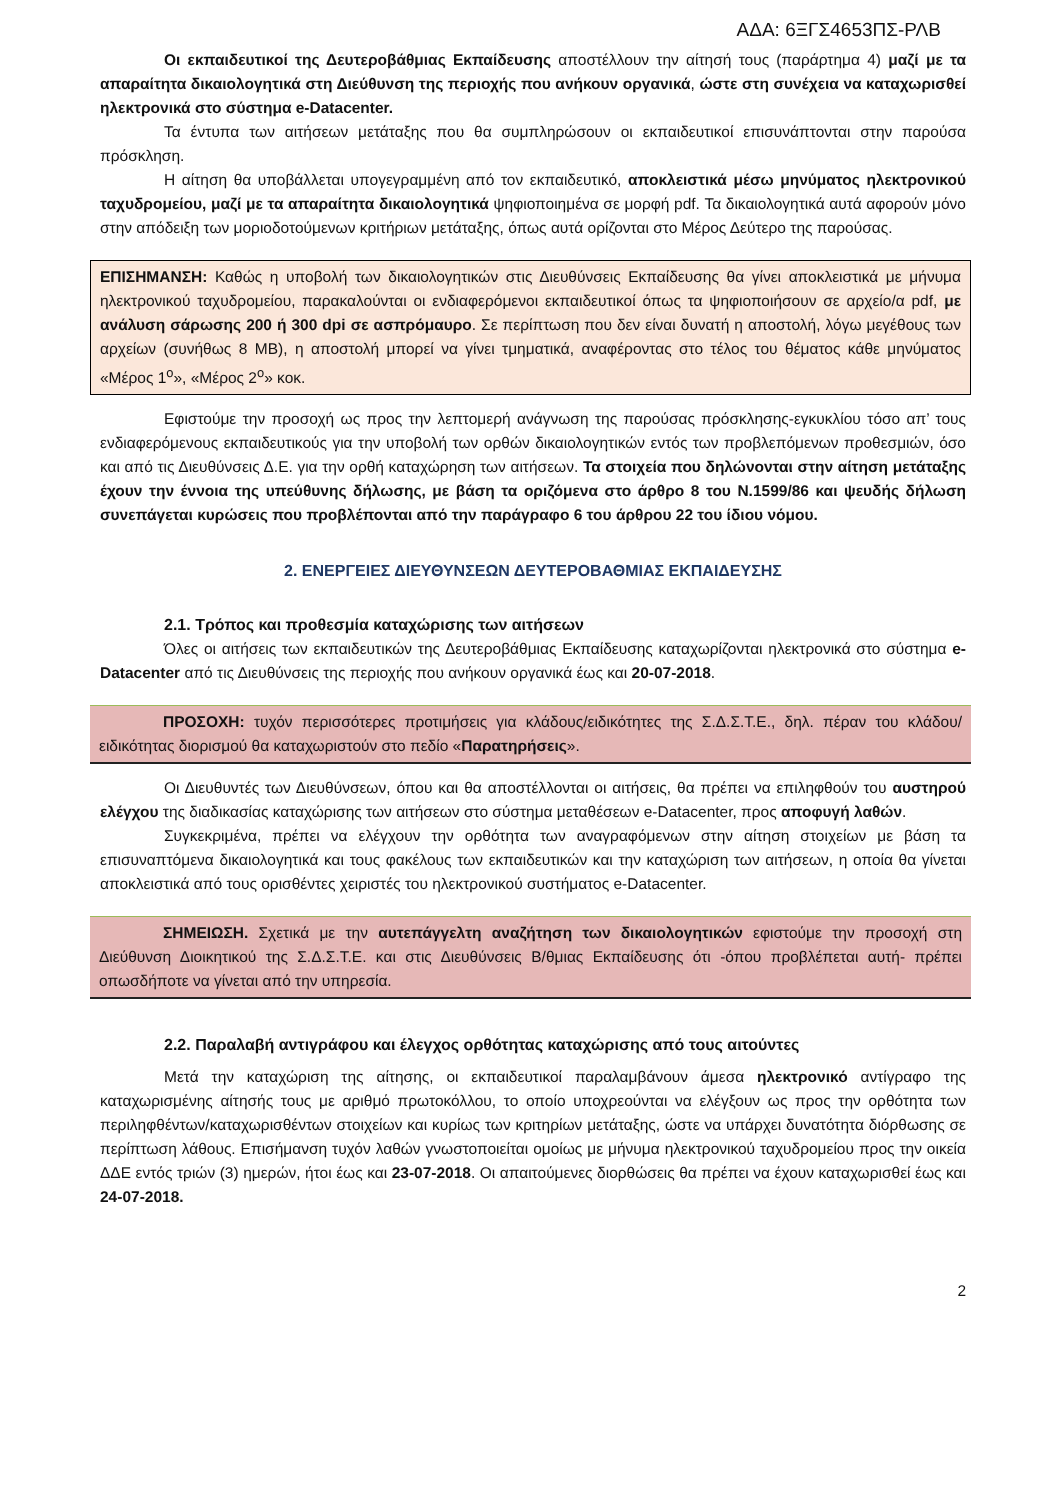ΑΔΑ: 6ΞΓΣ4653ΠΣ-ΡΛΒ
Οι εκπαιδευτικοί της Δευτεροβάθμιας Εκπαίδευσης αποστέλλουν την αίτησή τους (παράρτημα 4) μαζί με τα απαραίτητα δικαιολογητικά στη Διεύθυνση της περιοχής που ανήκουν οργανικά, ώστε στη συνέχεια να καταχωρισθεί ηλεκτρονικά στο σύστημα e-Datacenter.
Τα έντυπα των αιτήσεων μετάταξης που θα συμπληρώσουν οι εκπαιδευτικοί επισυνάπτονται στην παρούσα πρόσκληση.
Η αίτηση θα υποβάλλεται υπογεγραμμένη από τον εκπαιδευτικό, αποκλειστικά μέσω μηνύματος ηλεκτρονικού ταχυδρομείου, μαζί με τα απαραίτητα δικαιολογητικά ψηφιοποιημένα σε μορφή pdf. Τα δικαιολογητικά αυτά αφορούν μόνο στην απόδειξη των μοριοδοτούμενων κριτήριων μετάταξης, όπως αυτά ορίζονται στο Μέρος Δεύτερο της παρούσας.
ΕΠΙΣΗΜΑΝΣΗ: Καθώς η υποβολή των δικαιολογητικών στις Διευθύνσεις Εκπαίδευσης θα γίνει αποκλειστικά με μήνυμα ηλεκτρονικού ταχυδρομείου, παρακαλούνται οι ενδιαφερόμενοι εκπαιδευτικοί όπως τα ψηφιοποιήσουν σε αρχείο/α pdf, με ανάλυση σάρωσης 200 ή 300 dpi σε ασπρόμαυρο. Σε περίπτωση που δεν είναι δυνατή η αποστολή, λόγω μεγέθους των αρχείων (συνήθως 8 MB), η αποστολή μπορεί να γίνει τμηματικά, αναφέροντας στο τέλος του θέματος κάθε μηνύματος «Μέρος 1<sup>ο</sup>», «Μέρος 2<sup>ο</sup>» κοκ.
Εφιστούμε την προσοχή ως προς την λεπτομερή ανάγνωση της παρούσας πρόσκλησης-εγκυκλίου τόσο απ’ τους ενδιαφερόμενους εκπαιδευτικούς για την υποβολή των ορθών δικαιολογητικών εντός των προβλεπόμενων προθεσμιών, όσο και από τις Διευθύνσεις Δ.Ε. για την ορθή καταχώρηση των αιτήσεων. Τα στοιχεία που δηλώνονται στην αίτηση μετάταξης έχουν την έννοια της υπεύθυνης δήλωσης, με βάση τα οριζόμενα στο άρθρο 8 του Ν.1599/86 και ψευδής δήλωση συνεπάγεται κυρώσεις που προβλέπονται από την παράγραφο 6 του άρθρου 22 του ίδιου νόμου.
2. ΕΝΕΡΓΕΙΕΣ ΔΙΕΥΘΥΝΣΕΩΝ ΔΕΥΤΕΡΟΒΑΘΜΙΑΣ ΕΚΠΑΙΔΕΥΣΗΣ
2.1. Τρόπος και προθεσμία καταχώρισης των αιτήσεων
Όλες οι αιτήσεις των εκπαιδευτικών της Δευτεροβάθμιας Εκπαίδευσης καταχωρίζονται ηλεκτρονικά στο σύστημα e-Datacenter από τις Διευθύνσεις της περιοχής που ανήκουν οργανικά έως και 20-07-2018.
ΠΡΟΣΟΧΗ: τυχόν περισσότερες προτιμήσεις για κλάδους/ειδικότητες της Σ.Δ.Σ.Τ.Ε., δηλ. πέραν του κλάδου/ειδικότητας διορισμού θα καταχωριστούν στο πεδίο «Παρατηρήσεις».
Οι Διευθυντές των Διευθύνσεων, όπου και θα αποστέλλονται οι αιτήσεις, θα πρέπει να επιληφθούν του αυστηρού ελέγχου της διαδικασίας καταχώρισης των αιτήσεων στο σύστημα μεταθέσεων e-Datacenter, προς αποφυγή λαθών.
Συγκεκριμένα, πρέπει να ελέγχουν την ορθότητα των αναγραφόμενων στην αίτηση στοιχείων με βάση τα επισυναπτόμενα δικαιολογητικά και τους φακέλους των εκπαιδευτικών και την καταχώριση των αιτήσεων, η οποία θα γίνεται αποκλειστικά από τους ορισθέντες χειριστές του ηλεκτρονικού συστήματος e-Datacenter.
ΣΗΜΕΙΩΣΗ. Σχετικά με την αυτεπάγγελτη αναζήτηση των δικαιολογητικών εφιστούμε την προσοχή στη Διεύθυνση Διοικητικού της Σ.Δ.Σ.Τ.Ε. και στις Διευθύνσεις Β/θμιας Εκπαίδευσης ότι -όπου προβλέπεται αυτή- πρέπει οπωσδήποτε να γίνεται από την υπηρεσία.
2.2. Παραλαβή αντιγράφου και έλεγχος ορθότητας καταχώρισης από τους αιτούντες
Μετά την καταχώριση της αίτησης, οι εκπαιδευτικοί παραλαμβάνουν άμεσα ηλεκτρονικό αντίγραφο της καταχωρισμένης αίτησής τους με αριθμό πρωτοκόλλου, το οποίο υποχρεούνται να ελέγξουν ως προς την ορθότητα των περιληφθέντων/καταχωρισθέντων στοιχείων και κυρίως των κριτηρίων μετάταξης, ώστε να υπάρχει δυνατότητα διόρθωσης σε περίπτωση λάθους. Επισήμανση τυχόν λαθών γνωστοποιείται ομοίως με μήνυμα ηλεκτρονικού ταχυδρομείου προς την οικεία ΔΔΕ εντός τριών (3) ημερών, ήτοι έως και 23-07-2018. Οι απαιτούμενες διορθώσεις θα πρέπει να έχουν καταχωρισθεί έως και 24-07-2018.
2